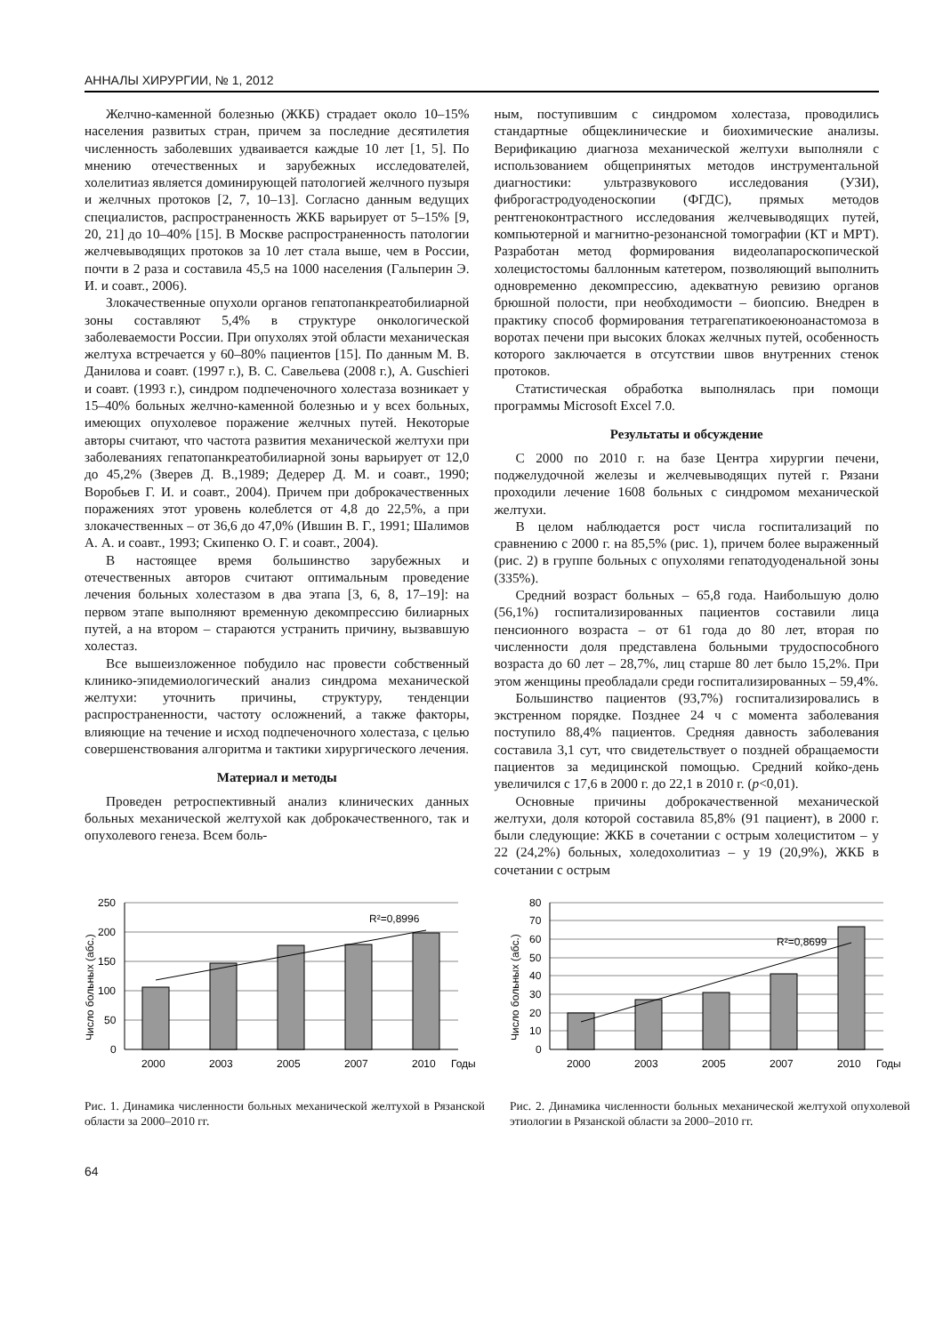АННАЛЫ ХИРУРГИИ, № 1, 2012
Желчно-каменной болезнью (ЖКБ) страдает около 10–15% населения развитых стран, причем за последние десятилетия численность заболевших удваивается каждые 10 лет [1, 5]. По мнению отечественных и зарубежных исследователей, холелитиаз является доминирующей патологией желчного пузыря и желчных протоков [2, 7, 10–13]. Согласно данным ведущих специалистов, распространенность ЖКБ варьирует от 5–15% [9, 20, 21] до 10–40% [15]. В Москве распространенность патологии желчевыводящих протоков за 10 лет стала выше, чем в России, почти в 2 раза и составила 45,5 на 1000 населения (Гальперин Э. И. и соавт., 2006).
Злокачественные опухоли органов гепатопанкреатобилиарной зоны составляют 5,4% в структуре онкологической заболеваемости России. При опухолях этой области механическая желтуха встречается у 60–80% пациентов [15]. По данным М. В. Данилова и соавт. (1997 г.), В. С. Савельева (2008 г.), A. Guschieri и соавт. (1993 г.), синдром подпеченочного холестаза возникает у 15–40% больных желчно-каменной болезнью и у всех больных, имеющих опухолевое поражение желчных путей. Некоторые авторы считают, что частота развития механической желтухи при заболеваниях гепатопанкреатобилиарной зоны варьирует от 12,0 до 45,2% (Зверев Д. В.,1989; Дедерер Д. М. и соавт., 1990; Воробьев Г. И. и соавт., 2004). Причем при доброкачественных поражениях этот уровень колеблется от 4,8 до 22,5%, а при злокачественных – от 36,6 до 47,0% (Ившин В. Г., 1991; Шалимов А. А. и соавт., 1993; Скипенко О. Г. и соавт., 2004).
В настоящее время большинство зарубежных и отечественных авторов считают оптимальным проведение лечения больных холестазом в два этапа [3, 6, 8, 17–19]: на первом этапе выполняют временную декомпрессию билиарных путей, а на втором – стараются устранить причину, вызвавшую холестаз.
Все вышеизложенное побудило нас провести собственный клинико-эпидемиологический анализ синдрома механической желтухи: уточнить причины, структуру, тенденции распространенности, частоту осложнений, а также факторы, влияющие на течение и исход подпеченочного холестаза, с целью совершенствования алгоритма и тактики хирургического лечения.
Материал и методы
Проведен ретроспективный анализ клинических данных больных механической желтухой как доброкачественного, так и опухолевого генеза. Всем боль-
ным, поступившим с синдромом холестаза, проводились стандартные общеклинические и биохимические анализы. Верификацию диагноза механической желтухи выполняли с использованием общепринятых методов инструментальной диагностики: ультразвукового исследования (УЗИ), фиброгастродуоденоскопии (ФГДС), прямых методов рентгеноконтрастного исследования желчевыводящих путей, компьютерной и магнитно-резонансной томографии (КТ и МРТ). Разработан метод формирования видеолапароскопической холецистостомы баллонным катетером, позволяющий выполнить одновременно декомпрессию, адекватную ревизию органов брюшной полости, при необходимости – биопсию. Внедрен в практику способ формирования тетрагепатикоеюноанастомоза в воротах печени при высоких блоках желчных путей, особенность которого заключается в отсутствии швов внутренних стенок протоков.
Статистическая обработка выполнялась при помощи программы Microsoft Excel 7.0.
Результаты и обсуждение
С 2000 по 2010 г. на базе Центра хирургии печени, поджелудочной железы и желчевыводящих путей г. Рязани проходили лечение 1608 больных с синдромом механической желтухи.
В целом наблюдается рост числа госпитализаций по сравнению с 2000 г. на 85,5% (рис. 1), причем более выраженный (рис. 2) в группе больных с опухолями гепатодуоденальной зоны (335%).
Средний возраст больных – 65,8 года. Наибольшую долю (56,1%) госпитализированных пациентов составили лица пенсионного возраста – от 61 года до 80 лет, вторая по численности доля представлена больными трудоспособного возраста до 60 лет – 28,7%, лиц старше 80 лет было 15,2%. При этом женщины преобладали среди госпитализированных – 59,4%.
Большинство пациентов (93,7%) госпитализировались в экстренном порядке. Позднее 24 ч с момента заболевания поступило 88,4% пациентов. Средняя давность заболевания составила 3,1 сут, что свидетельствует о поздней обращаемости пациентов за медицинской помощью. Средний койко-день увеличился с 17,6 в 2000 г. до 22,1 в 2010 г. (p<0,01).
Основные причины доброкачественной механической желтухи, доля которой составила 85,8% (91 пациент), в 2000 г. были следующие: ЖКБ в сочетании с острым холециститом – у 22 (24,2%) больных, холедохолитиаз – у 19 (20,9%), ЖКБ в сочетании с острым
R²=0,8996
250
200
150
100
50
0
2000
2003
2005
2007
2010
Годы
Число больных (абс.)
Рис. 1. Динамика численности больных механической желтухой в Рязанской области за 2000–2010 гг.
R²=0,8699
80
70
60
50
40
30
20
10
0
2000
2003
2005
2007
2010
Годы
Число больных (абс.)
Рис. 2. Динамика численности больных механической желтухой опухолевой этиологии в Рязанской области за 2000–2010 гг.
64